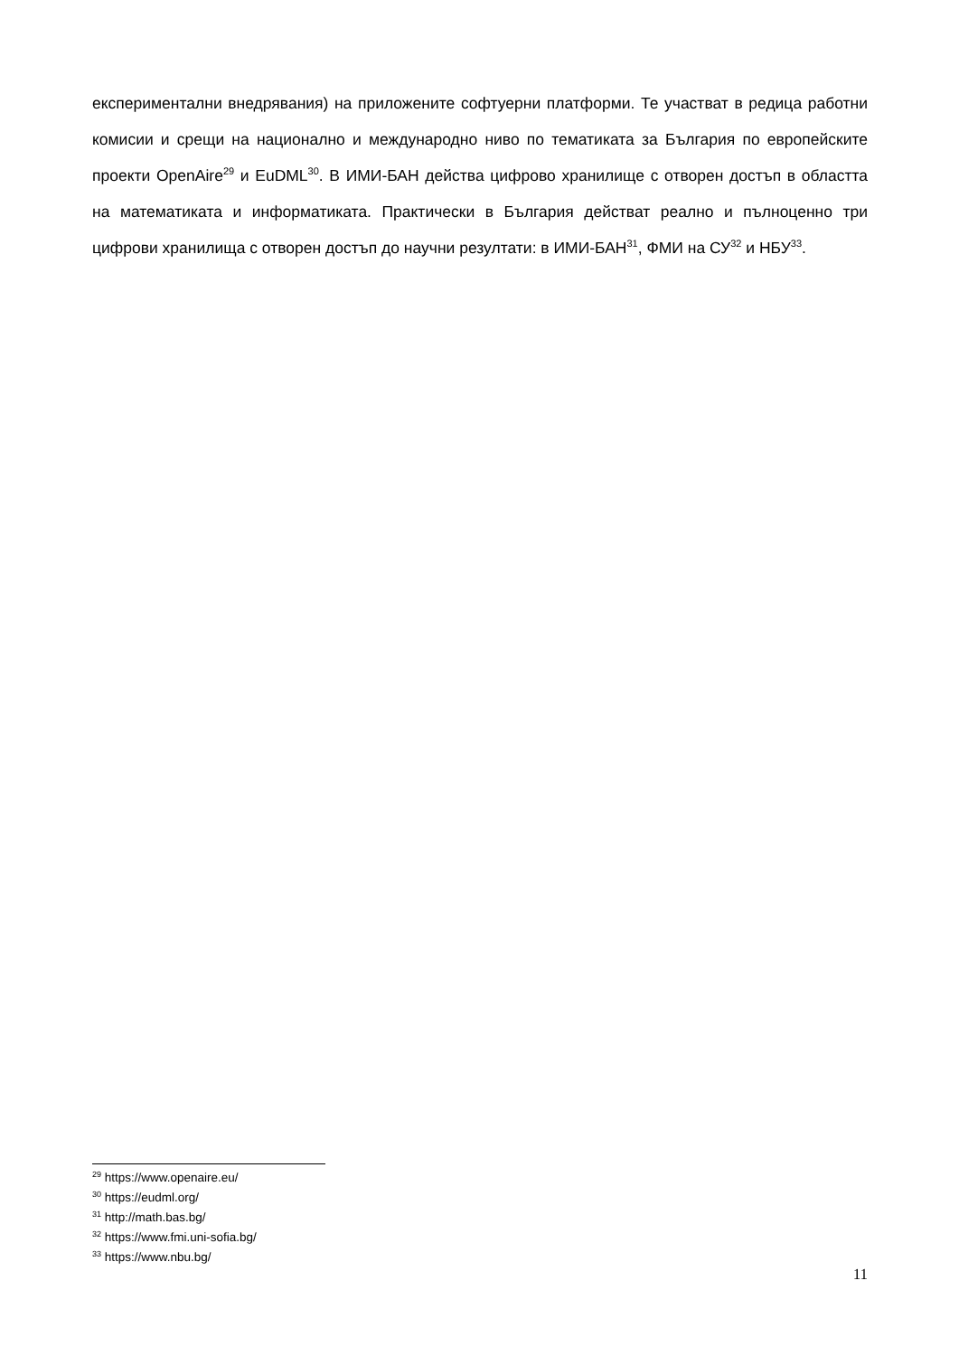експериментални внедрявания) на приложените софтуерни платформи. Те участват в редица работни комисии и срещи на национално и международно ниво по тематиката за България по европейските проекти OpenAire<sup>29</sup> и EuDML<sup>30</sup>. В ИМИ-БАН действа цифрово хранилище с отворен достъп в областта на математиката и информатиката. Практически в България действат реално и пълноценно три цифрови хранилища с отворен достъп до научни резултати: в ИМИ-БАН<sup>31</sup>, ФМИ на СУ<sup>32</sup> и НБУ<sup>33</sup>.
<sup>29</sup> https://www.openaire.eu/
<sup>30</sup> https://eudml.org/
<sup>31</sup> http://math.bas.bg/
<sup>32</sup> https://www.fmi.uni-sofia.bg/
<sup>33</sup> https://www.nbu.bg/
11